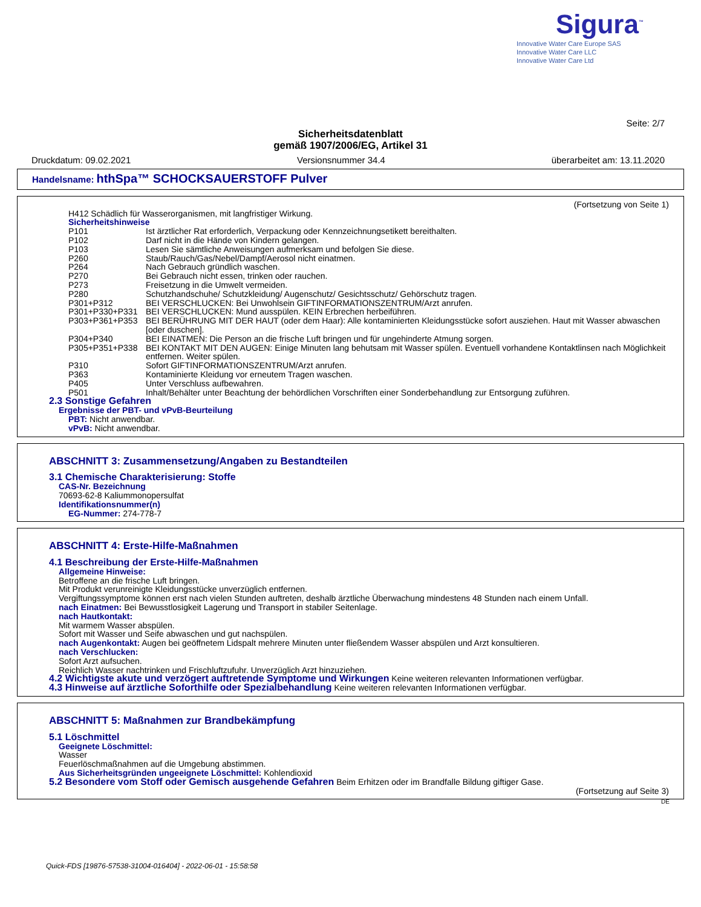Sigura<sup>™</sup>
Innovative Water Care Europe SAS
Innovative Water Care LLC
Innovative Water Care Ltd
Seite: 2/7
Sicherheitsdatenblatt
gemäß 1907/2006/EG, Artikel 31
Druckdatum: 09.02.2021 Versionsnummer 34.4 überarbeitet am: 13.11.2020
Handelsname: hthSpa™ SCHOCKSAUERSTOFF Pulver
(Fortsetzung von Seite 1)
H412 Schädlich für Wasserorganismen, mit langfristiger Wirkung.
Sicherheitshinweise
P101 Ist ärztlicher Rat erforderlich, Verpackung oder Kennzeichnungsetikett bereithalten.
P102 Darf nicht in die Hände von Kindern gelangen.
P103 Lesen Sie sämtliche Anweisungen aufmerksam und befolgen Sie diese.
P260 Staub/Rauch/Gas/Nebel/Dampf/Aerosol nicht einatmen.
P264 Nach Gebrauch gründlich waschen.
P270 Bei Gebrauch nicht essen, trinken oder rauchen.
P273 Freisetzung in die Umwelt vermeiden.
P280 Schutzhandschuhe/ Schutzkleidung/ Augenschutz/ Gesichtsschutz/ Gehörschutz tragen.
P301+P312 BEI VERSCHLUCKEN: Bei Unwohlsein GIFTINFORMATIONSZENTRUM/Arzt anrufen.
P301+P330+P331 BEI VERSCHLUCKEN: Mund ausspülen. KEIN Erbrechen herbeiführen.
P303+P361+P353 BEI BERÜHRUNG MIT DER HAUT (oder dem Haar): Alle kontaminierten Kleidungsstücke sofort ausziehen. Haut mit Wasser abwaschen [oder duschen].
P304+P340 BEI EINATMEN: Die Person an die frische Luft bringen und für ungehinderte Atmung sorgen.
P305+P351+P338 BEI KONTAKT MIT DEN AUGEN: Einige Minuten lang behutsam mit Wasser spülen. Eventuell vorhandene Kontaktlinsen nach Möglichkeit entfernen. Weiter spülen.
P310 Sofort GIFTINFORMATIONSZENTRUM/Arzt anrufen.
P363 Kontaminierte Kleidung vor erneutem Tragen waschen.
P405 Unter Verschluss aufbewahren.
P501 Inhalt/Behälter unter Beachtung der behördlichen Vorschriften einer Sonderbehandlung zur Entsorgung zuführen.
2.3 Sonstige Gefahren
Ergebnisse der PBT- und vPvB-Beurteilung
PBT: Nicht anwendbar.
vPvB: Nicht anwendbar.
ABSCHNITT 3: Zusammensetzung/Angaben zu Bestandteilen
3.1 Chemische Charakterisierung: Stoffe
CAS-Nr. Bezeichnung
70693-62-8 Kaliummonopersulfat
Identifikationsnummer(n)
EG-Nummer: 274-778-7
ABSCHNITT 4: Erste-Hilfe-Maßnahmen
4.1 Beschreibung der Erste-Hilfe-Maßnahmen
Allgemeine Hinweise:
Betroffene an die frische Luft bringen.
Mit Produkt verunreinigte Kleidungsstücke unverzüglich entfernen.
Vergiftungssymptome können erst nach vielen Stunden auftreten, deshalb ärztliche Überwachung mindestens 48 Stunden nach einem Unfall.
nach Einatmen: Bei Bewusstlosigkeit Lagerung und Transport in stabiler Seitenlage.
nach Hautkontakt:
Mit warmem Wasser abspülen.
Sofort mit Wasser und Seife abwaschen und gut nachspülen.
nach Augenkontakt: Augen bei geöffnetem Lidspalt mehrere Minuten unter fließendem Wasser abspülen und Arzt konsultieren.
nach Verschlucken:
Sofort Arzt aufsuchen.
Reichlich Wasser nachtrinken und Frischluftzufuhr. Unverzüglich Arzt hinzuziehen.
4.2 Wichtigste akute und verzögert auftretende Symptome und Wirkungen Keine weiteren relevanten Informationen verfügbar.
4.3 Hinweise auf ärztliche Soforthilfe oder Spezialbehandlung Keine weiteren relevanten Informationen verfügbar.
ABSCHNITT 5: Maßnahmen zur Brandbekämpfung
5.1 Löschmittel
Geeignete Löschmittel:
Wasser
Feuerlöschmaßnahmen auf die Umgebung abstimmen.
Aus Sicherheitsgründen ungeeignete Löschmittel: Kohlendioxid
5.2 Besondere vom Stoff oder Gemisch ausgehende Gefahren Beim Erhitzen oder im Brandfalle Bildung giftiger Gase.
(Fortsetzung auf Seite 3)
DE
Quick-FDS [19876-57538-31004-016404] - 2022-06-01 - 15:58:58